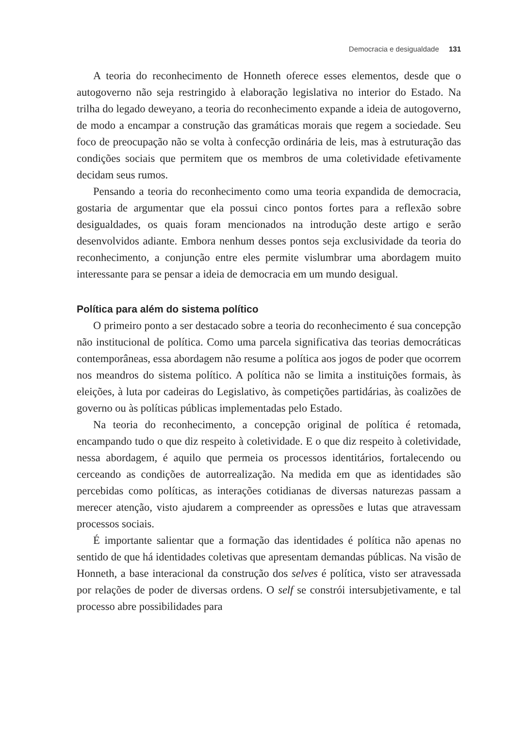Democracia e desigualdade 131
A teoria do reconhecimento de Honneth oferece esses elementos, desde que o autogoverno não seja restringido à elaboração legislativa no interior do Estado. Na trilha do legado deweyano, a teoria do reconhecimento expande a ideia de autogoverno, de modo a encampar a construção das gramáticas morais que regem a sociedade. Seu foco de preocupação não se volta à confecção ordinária de leis, mas à estruturação das condições sociais que permitem que os membros de uma coletividade efetivamente decidam seus rumos.
Pensando a teoria do reconhecimento como uma teoria expandida de democracia, gostaria de argumentar que ela possui cinco pontos fortes para a reflexão sobre desigualdades, os quais foram mencionados na introdução deste artigo e serão desenvolvidos adiante. Embora nenhum desses pontos seja exclusividade da teoria do reconhecimento, a conjunção entre eles permite vislumbrar uma abordagem muito interessante para se pensar a ideia de democracia em um mundo desigual.
Política para além do sistema político
O primeiro ponto a ser destacado sobre a teoria do reconhecimento é sua concepção não institucional de política. Como uma parcela significativa das teorias democráticas contemporâneas, essa abordagem não resume a política aos jogos de poder que ocorrem nos meandros do sistema político. A política não se limita a instituições formais, às eleições, à luta por cadeiras do Legislativo, às competições partidárias, às coalizões de governo ou às políticas públicas implementadas pelo Estado.
Na teoria do reconhecimento, a concepção original de política é retomada, encampando tudo o que diz respeito à coletividade. E o que diz respeito à coletividade, nessa abordagem, é aquilo que permeia os processos identitários, fortalecendo ou cerceando as condições de autorrealização. Na medida em que as identidades são percebidas como políticas, as interações cotidianas de diversas naturezas passam a merecer atenção, visto ajudarem a compreender as opressões e lutas que atravessam processos sociais.
É importante salientar que a formação das identidades é política não apenas no sentido de que há identidades coletivas que apresentam demandas públicas. Na visão de Honneth, a base interacional da construção dos selves é política, visto ser atravessada por relações de poder de diversas ordens. O self se constrói intersubjetivamente, e tal processo abre possibilidades para